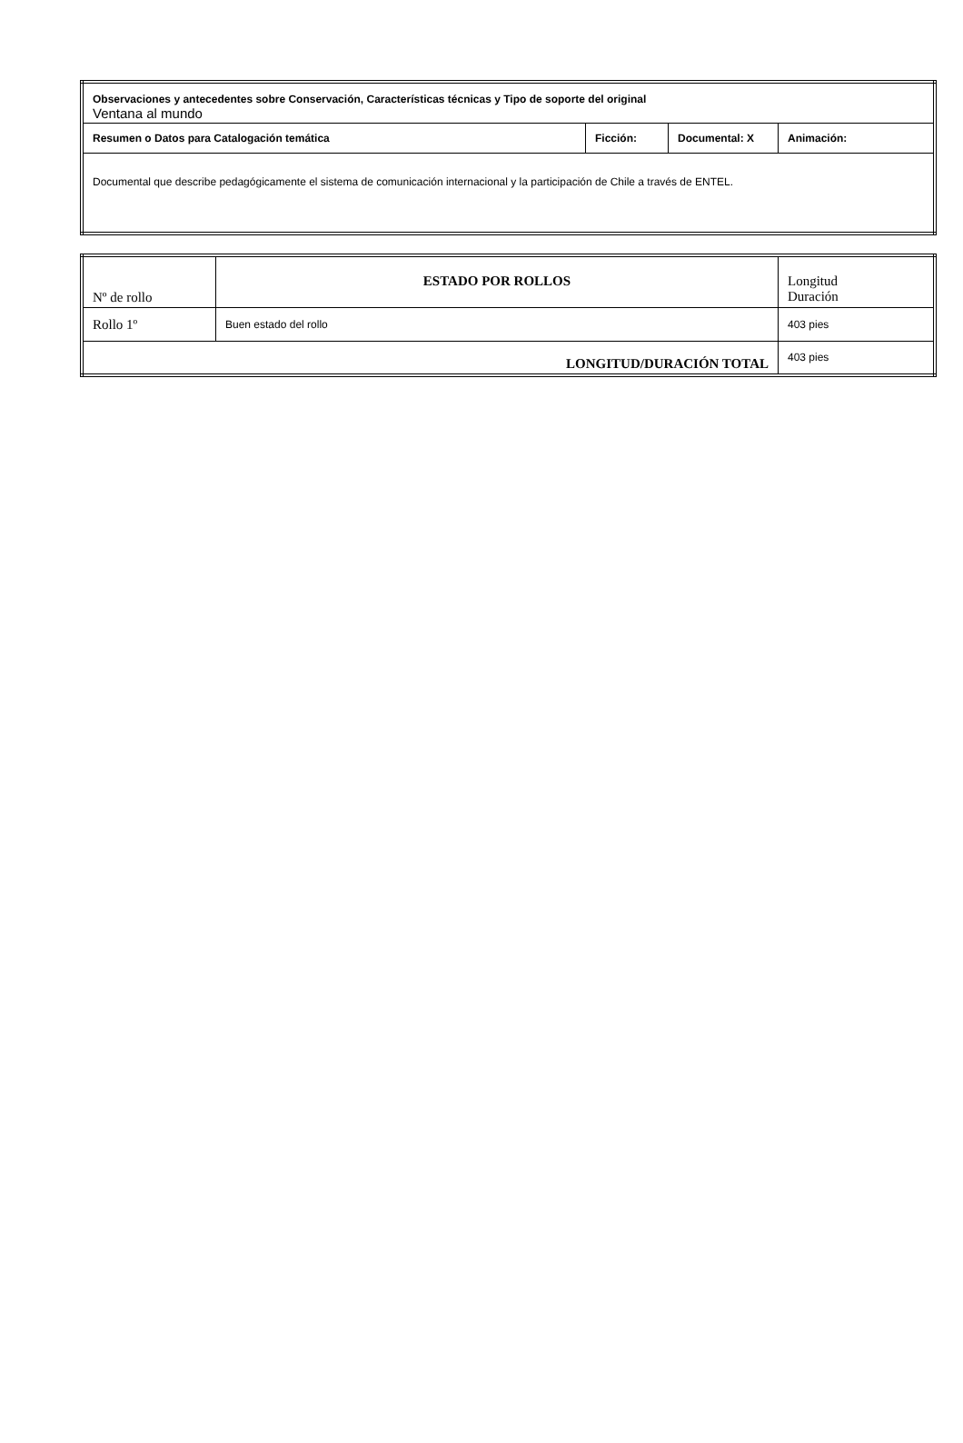| Observaciones y antecedentes sobre Conservación, Características técnicas y Tipo de soporte del original Ventana al mundo | | | |
| Resumen o Datos para Catalogación temática | Ficción: | Documental: X | Animación: |
| Documental que describe pedagógicamente el sistema de comunicación internacional y la participación de Chile a través de ENTEL. | | | |
| Nº de rollo | ESTADO POR ROLLOS | Longitud Duración |
| --- | --- | --- |
| Rollo 1º | Buen estado del rollo | 403 pies |
| LONGITUD/DURACIÓN TOTAL | | 403 pies |